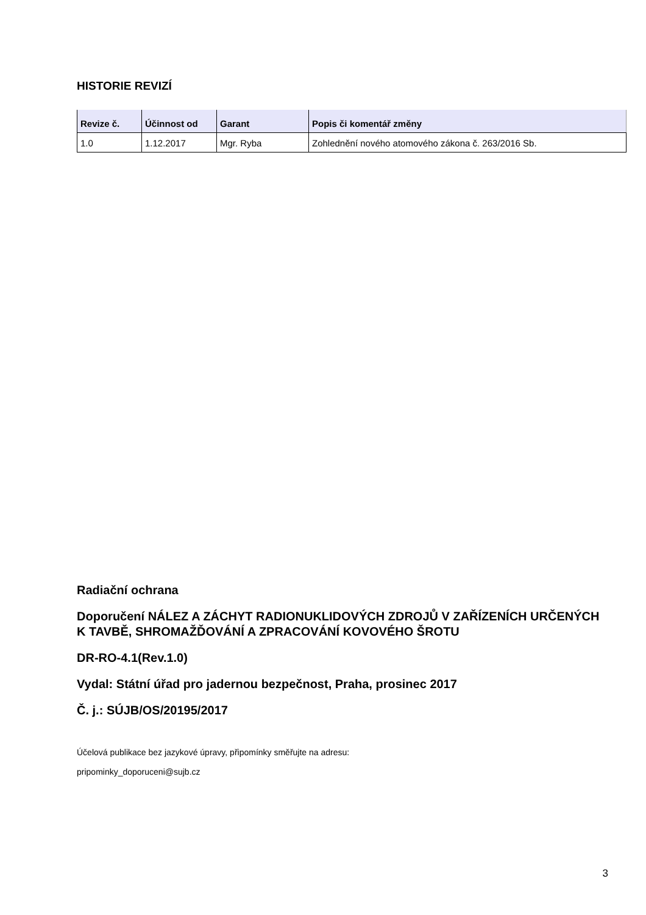HISTORIE REVIZÍ
| Revize č. | Účinnost od | Garant | Popis či komentář změny |
| --- | --- | --- | --- |
| 1.0 | 1.12.2017 | Mgr. Ryba | Zohlednění nového atomového zákona č. 263/2016 Sb. |
Radiační ochrana
Doporučení NÁLEZ A ZÁCHYT RADIONUKLIDOVÝCH ZDROJŮ V ZAŘÍZENÍCH URČENÝCH K TAVBĚ, SHROMAŽĎOVÁNÍ A ZPRACOVÁNÍ KOVOVÉHO ŠROTU
DR-RO-4.1(Rev.1.0)
Vydal: Státní úřad pro jadernou bezpečnost, Praha, prosinec 2017
Č. j.: SÚJB/OS/20195/2017
Účelová publikace bez jazykové úpravy, připomínky směřujte na adresu:
pripominky_doporuceni@sujb.cz
3